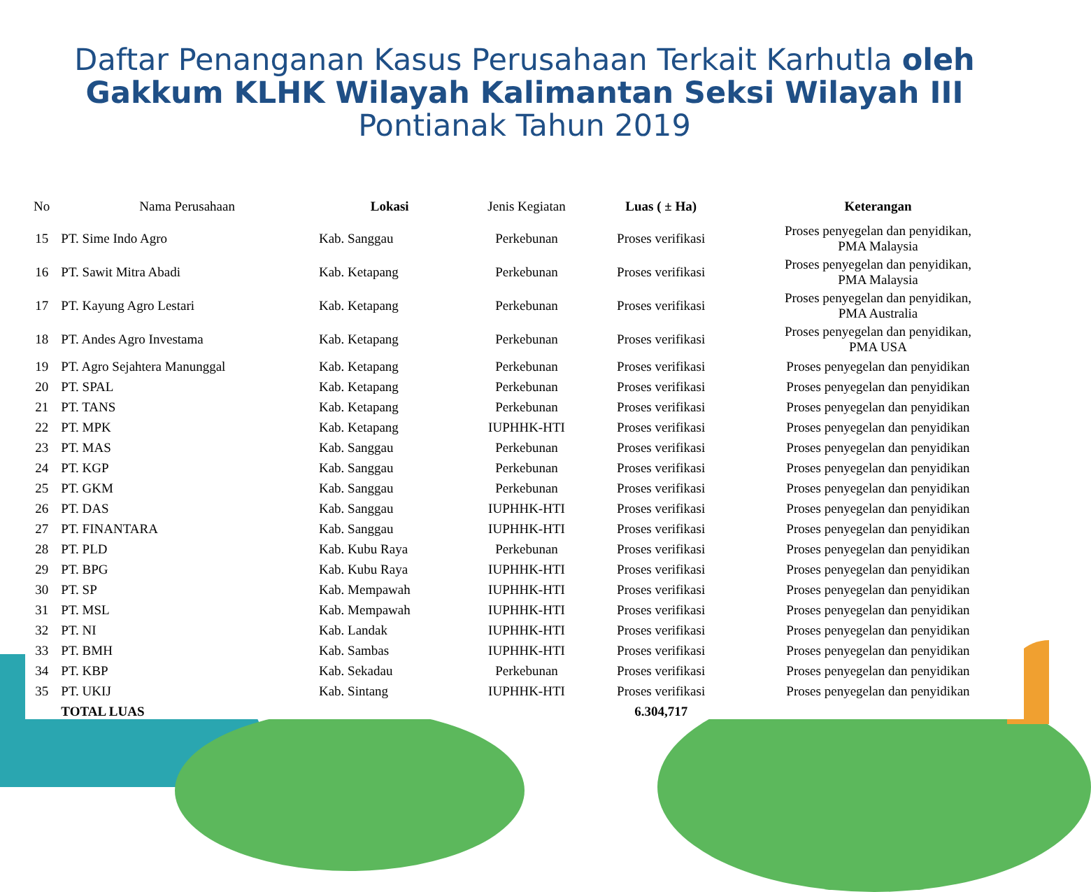Daftar Penanganan Kasus Perusahaan Terkait Karhutla oleh
Gakkum KLHK Wilayah Kalimantan Seksi Wilayah III
Pontianak Tahun 2019
| No | Nama Perusahaan | Lokasi | Jenis Kegiatan | Luas ( ± Ha) | Keterangan |
| --- | --- | --- | --- | --- | --- |
| 15 | PT. Sime Indo Agro | Kab. Sanggau | Perkebunan | Proses verifikasi | Proses penyegelan dan penyidikan, PMA Malaysia |
| 16 | PT. Sawit Mitra Abadi | Kab. Ketapang | Perkebunan | Proses verifikasi | Proses penyegelan dan penyidikan, PMA Malaysia |
| 17 | PT. Kayung Agro Lestari | Kab. Ketapang | Perkebunan | Proses verifikasi | Proses penyegelan dan penyidikan, PMA Australia |
| 18 | PT. Andes Agro Investama | Kab. Ketapang | Perkebunan | Proses verifikasi | Proses penyegelan dan penyidikan, PMA USA |
| 19 | PT. Agro Sejahtera Manunggal | Kab. Ketapang | Perkebunan | Proses verifikasi | Proses penyegelan dan penyidikan |
| 20 | PT. SPAL | Kab. Ketapang | Perkebunan | Proses verifikasi | Proses penyegelan dan penyidikan |
| 21 | PT. TANS | Kab. Ketapang | Perkebunan | Proses verifikasi | Proses penyegelan dan penyidikan |
| 22 | PT. MPK | Kab. Ketapang | IUPHHK-HTI | Proses verifikasi | Proses penyegelan dan penyidikan |
| 23 | PT. MAS | Kab. Sanggau | Perkebunan | Proses verifikasi | Proses penyegelan dan penyidikan |
| 24 | PT. KGP | Kab. Sanggau | Perkebunan | Proses verifikasi | Proses penyegelan dan penyidikan |
| 25 | PT. GKM | Kab. Sanggau | Perkebunan | Proses verifikasi | Proses penyegelan dan penyidikan |
| 26 | PT. DAS | Kab. Sanggau | IUPHHK-HTI | Proses verifikasi | Proses penyegelan dan penyidikan |
| 27 | PT. FINANTARA | Kab. Sanggau | IUPHHK-HTI | Proses verifikasi | Proses penyegelan dan penyidikan |
| 28 | PT. PLD | Kab. Kubu Raya | Perkebunan | Proses verifikasi | Proses penyegelan dan penyidikan |
| 29 | PT. BPG | Kab. Kubu Raya | IUPHHK-HTI | Proses verifikasi | Proses penyegelan dan penyidikan |
| 30 | PT. SP | Kab. Mempawah | IUPHHK-HTI | Proses verifikasi | Proses penyegelan dan penyidikan |
| 31 | PT. MSL | Kab. Mempawah | IUPHHK-HTI | Proses verifikasi | Proses penyegelan dan penyidikan |
| 32 | PT. NI | Kab. Landak | IUPHHK-HTI | Proses verifikasi | Proses penyegelan dan penyidikan |
| 33 | PT. BMH | Kab. Sambas | IUPHHK-HTI | Proses verifikasi | Proses penyegelan dan penyidikan |
| 34 | PT. KBP | Kab. Sekadau | Perkebunan | Proses verifikasi | Proses penyegelan dan penyidikan |
| 35 | PT. UKIJ | Kab. Sintang | IUPHHK-HTI | Proses verifikasi | Proses penyegelan dan penyidikan |
| | TOTAL LUAS | | | 6.304,717 | |